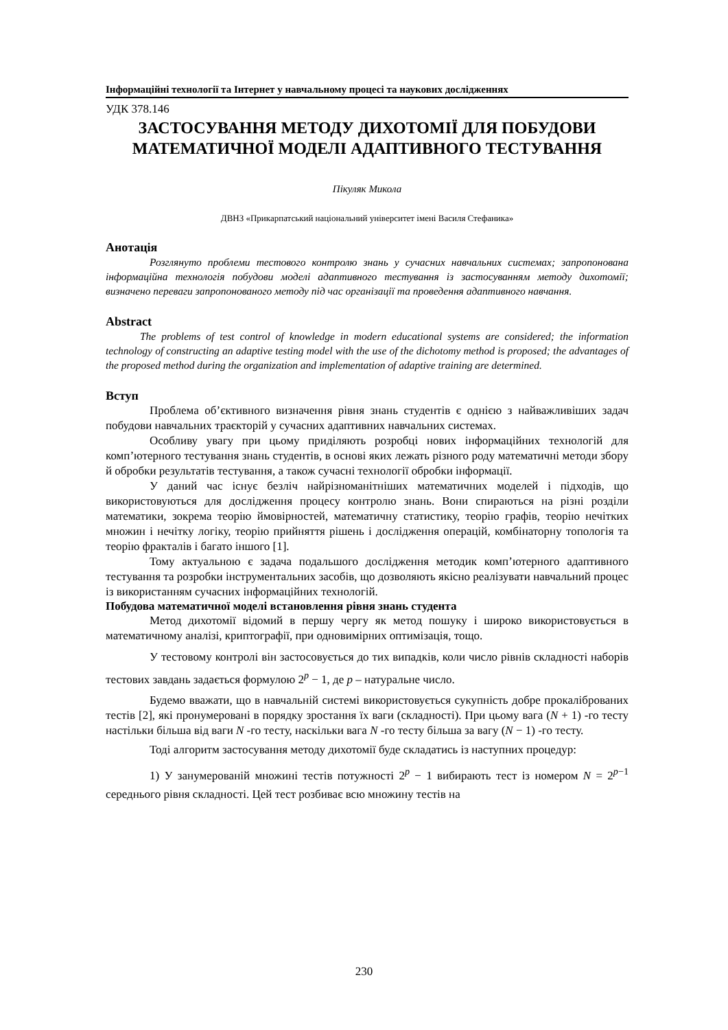Інформаційні технології та Інтернет у навчальному процесі та наукових дослідженнях
УДК 378.146
ЗАСТОСУВАННЯ МЕТОДУ ДИХОТОМІЇ ДЛЯ ПОБУДОВИ МАТЕМАТИЧНОЇ МОДЕЛІ АДАПТИВНОГО ТЕСТУВАННЯ
Пікуляк Микола
ДВНЗ «Прикарпатський національний університет імені Василя Стефаника»
Анотація
Розглянуто проблеми тестового контролю знань у сучасних навчальних системах; запропонована інформаційна технологія побудови моделі адаптивного тестування із застосуванням методу дихотомії; визначено переваги запропонованого методу під час організації та проведення адаптивного навчання.
Abstract
The problems of test control of knowledge in modern educational systems are considered; the information technology of constructing an adaptive testing model with the use of the dichotomy method is proposed; the advantages of the proposed method during the organization and implementation of adaptive training are determined.
Вступ
Проблема об’єктивного визначення рівня знань студентів є однією з найважливіших задач побудови навчальних траєкторій у сучасних адаптивних навчальних системах.
Особливу увагу при цьому приділяють розробці нових інформаційних технологій для комп’ютерного тестування знань студентів, в основі яких лежать різного роду математичні методи збору й обробки результатів тестування, а також сучасні технології обробки інформації.
У даний час існує безліч найрізноманітніших математичних моделей і підходів, що використовуються для дослідження процесу контролю знань. Вони спираються на різні розділи математики, зокрема теорію ймовірностей, математичну статистику, теорію графів, теорію нечітких множин і нечітку логіку, теорію прийняття рішень і дослідження операцій, комбінаторну топологія та теорію фракталів і багато іншого [1].
Тому актуальною є задача подальшого дослідження методик комп’ютерного адаптивного тестування та розробки інструментальних засобів, що дозволяють якісно реалізувати навчальний процес із використанням сучасних інформаційних технологій.
Побудова математичної моделі встановлення рівня знань студента
Метод дихотомії відомий в першу чергу як метод пошуку і широко використовується в математичному аналізі, криптографії, при одновимірних оптимізація, тощо.
У тестовому контролі він застосовується до тих випадків, коли число рівнів складності наборів тестових завдань задається формулою 2<sup>p</sup> − 1, де p – натуральне число.
Будемо вважати, що в навчальній системі використовується сукупність добре прокаліброваних тестів [2], які пронумеровані в порядку зростання їх ваги (складності). При цьому вага (N + 1) -го тесту настільки більша від ваги N -го тесту, наскільки вага N -го тесту більша за вагу (N − 1) -го тесту.
Тоді алгоритм застосування методу дихотомії буде складатись із наступних процедур:
1) У занумерованій множині тестів потужності 2<sup>p</sup> − 1 вибирають тест із номером N = 2<sup>p−1</sup> середнього рівня складності. Цей тест розбиває всю множину тестів на
230